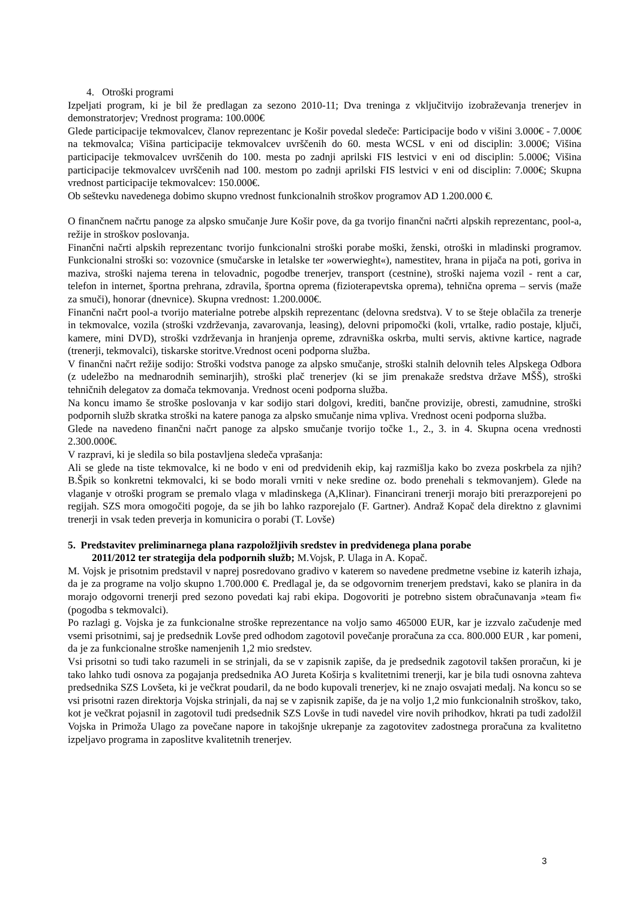4. Otroški programi
Izpeljati program, ki je bil že predlagan za sezono 2010-11; Dva treninga z vključitvijo izobraževanja trenerjev in demonstratorjev; Vrednost programa: 100.000€
Glede participacije tekmovalcev, članov reprezentanc je Košir povedal sledeče: Participacije bodo v višini 3.000€ - 7.000€ na tekmovalca; Višina participacije tekmovalcev uvrščenih do 60. mesta WCSL v eni od disciplin: 3.000€; Višina participacije tekmovalcev uvrščenih do 100. mesta po zadnji aprilski FIS lestvici v eni od disciplin: 5.000€; Višina participacije tekmovalcev uvrščenih nad 100. mestom po zadnji aprilski FIS lestvici v eni od disciplin: 7.000€; Skupna vrednost participacije tekmovalcev: 150.000€.
Ob seštevku navedenega dobimo skupno vrednost funkcionalnih stroškov programov AD 1.200.000 €.
O finančnem načrtu panoge za alpsko smučanje Jure Košir pove, da ga tvorijo finančni načrti alpskih reprezentanc, pool-a, režije in stroškov poslovanja.
Finančni načrti alpskih reprezentanc tvorijo funkcionalni stroški porabe moški, ženski, otroški in mladinski programov. Funkcionalni stroški so: vozovnice (smučarske in letalske ter »owerwieght«), namestitev, hrana in pijača na poti, goriva in maziva, stroški najema terena in telovadnic, pogodbe trenerjev, transport (cestnine), stroški najema vozil - rent a car, telefon in internet, športna prehrana, zdravila, športna oprema (fizioterapevtska oprema), tehnična oprema – servis (maže za smuči), honorar (dnevnice). Skupna vrednost: 1.200.000€.
Finančni načrt pool-a tvorijo materialne potrebe alpskih reprezentanc (delovna sredstva). V to se šteje oblačila za trenerje in tekmovalce, vozila (stroški vzdrževanja, zavarovanja, leasing), delovni pripomočki (koli, vrtalke, radio postaje, ključi, kamere, mini DVD), stroški vzdrževanja in hranjenja opreme, zdravniška oskrba, multi servis, aktivne kartice, nagrade (trenerji, tekmovalci), tiskarske storitve.Vrednost oceni podporna služba.
V finančni načrt režije sodijo: Stroški vodstva panoge za alpsko smučanje, stroški stalnih delovnih teles Alpskega Odbora (z udeležbo na mednarodnih seminarjih), stroški plač trenerjev (ki se jim prenakaže sredstva države MŠŠ), stroški tehničnih delegatov za domača tekmovanja. Vrednost oceni podporna služba.
Na koncu imamo še stroške poslovanja v kar sodijo stari dolgovi, krediti, bančne provizije, obresti, zamudnine, stroški podpornih služb skratka stroški na katere panoga za alpsko smučanje nima vpliva. Vrednost oceni podporna služba.
Glede na navedeno finančni načrt panoge za alpsko smučanje tvorijo točke 1., 2., 3. in 4. Skupna ocena vrednosti 2.300.000€.
V razpravi, ki je sledila so bila postavljena sledeča vprašanja:
Ali se glede na tiste tekmovalce, ki ne bodo v eni od predvidenih ekip, kaj razmišlja kako bo zveza poskrbela za njih? B.Špik so konkretni tekmovalci, ki se bodo morali vrniti v neke sredine oz. bodo prenehali s tekmovanjem). Glede na vlaganje v otroški program se premalo vlaga v mladinskega (A,Klinar). Financirani trenerji morajo biti prerazporejeni po regijah. SZS mora omogočiti pogoje, da se jih bo lahko razporejalo (F. Gartner). Andraž Kopač dela direktno z glavnimi trenerji in vsak teden preverja in komunicira o porabi (T. Lovše)
5. Predstavitev preliminarnega plana razpoložljivih sredstev in predvidenega plana porabe
2011/2012 ter strategija dela podpornih služb; M.Vojsk, P. Ulaga in A. Kopač.
M. Vojsk je prisotnim predstavil v naprej posredovano gradivo v katerem so navedene predmetne vsebine iz katerih izhaja, da je za programe na voljo skupno 1.700.000 €. Predlagal je, da se odgovornim trenerjem predstavi, kako se planira in da morajo odgovorni trenerji pred sezono povedati kaj rabi ekipa. Dogovoriti je potrebno sistem obračunavanja »team fi« (pogodba s tekmovalci).
Po razlagi g. Vojska je za funkcionalne stroške reprezentance na voljo samo 465000 EUR, kar je izzvalo začudenje med vsemi prisotnimi, saj je predsednik Lovše pred odhodom zagotovil povečanje proračuna za cca. 800.000 EUR , kar pomeni, da je za funkcionalne stroške namenjenih 1,2 mio sredstev.
Vsi prisotni so tudi tako razumeli in se strinjali, da se v zapisnik zapiše, da je predsednik zagotovil takšen proračun, ki je tako lahko tudi osnova za pogajanja predsednika AO Jureta Koširja s kvalitetnimi trenerji, kar je bila tudi osnovna zahteva predsednika SZS Lovšeta, ki je večkrat poudaril, da ne bodo kupovali trenerjev, ki ne znajo osvajati medalj. Na koncu so se vsi prisotni razen direktorja Vojska strinjali, da naj se v zapisnik zapiše, da je na voljo 1,2 mio funkcionalnih stroškov, tako, kot je večkrat pojasnil in zagotovil tudi predsednik SZS Lovše in tudi navedel vire novih prihodkov, hkrati pa tudi zadolžil Vojska in Primoža Ulago za povečane napore in takojšnje ukrepanje za zagotovitev zadostnega proračuna za kvalitetno izpeljavo programa in zaposlitve kvalitetnih trenerjev.
3